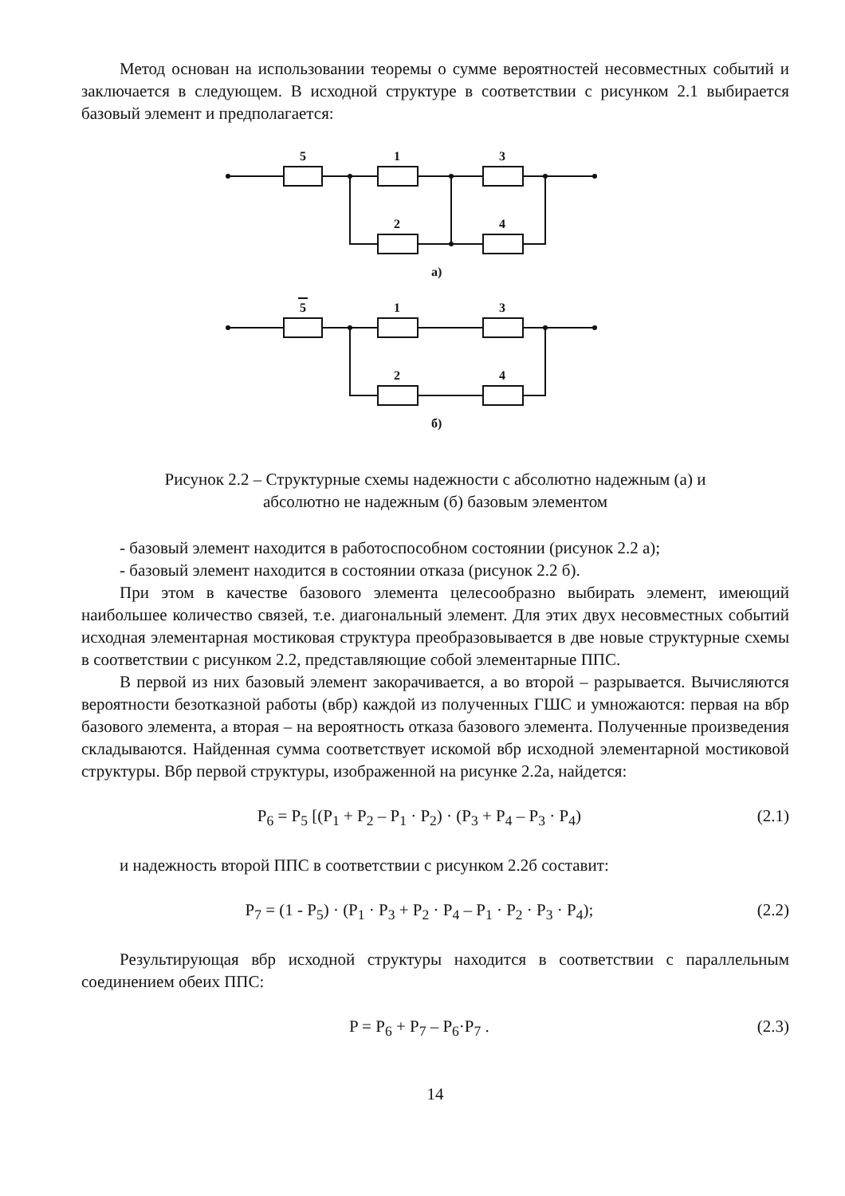Метод основан на использовании теоремы о сумме вероятностей несовместных событий и заключается в следующем. В исходной структуре в соответствии с рисунком 2.1 выбирается базовый элемент и предполагается:
5
1
3
2
4
а)
5
1
3
2
4
б)
Рисунок 2.2 – Структурные схемы надежности с абсолютно надежным (а) и
абсолютно не надежным (б) базовым элементом
- базовый элемент находится в работоспособном состоянии (рисунок 2.2 а);
- базовый элемент находится в состоянии отказа (рисунок 2.2 б).
При этом в качестве базового элемента целесообразно выбирать элемент, имеющий наибольшее количество связей, т.е. диагональный элемент. Для этих двух несовместных событий исходная элементарная мостиковая структура преобразовывается в две новые структурные схемы в соответствии с рисунком 2.2, представляющие собой элементарные ППС.
В первой из них базовый элемент закорачивается, а во второй – разрывается. Вычисляются вероятности безотказной работы (вбр) каждой из полученных ГШС и умножаются: первая на вбр базового элемента, а вторая – на вероятность отказа базового элемента. Полученные произведения складываются. Найденная сумма соответствует искомой вбр исходной элементарной мостиковой структуры. Вбр первой структуры, изображенной на рисунке 2.2а, найдется:
P<sub>6</sub> = P<sub>5</sub> [(P<sub>1</sub> + P<sub>2</sub> – P<sub>1</sub> · P<sub>2</sub>) · (P<sub>3</sub> + P<sub>4</sub> – P<sub>3</sub> · P<sub>4</sub>) (2.1)
и надежность второй ППС в соответствии с рисунком 2.2б составит:
P<sub>7</sub> = (1 - P<sub>5</sub>) · (P<sub>1</sub> · P<sub>3</sub> + P<sub>2</sub> · P<sub>4</sub> – P<sub>1</sub> · P<sub>2</sub> · P<sub>3</sub> · P<sub>4</sub>); (2.2)
Результирующая вбр исходной структуры находится в соответствии с параллельным соединением обеих ППС:
P = P<sub>6</sub> + P<sub>7</sub> – P<sub>6</sub>·P<sub>7</sub> . (2.3)
14